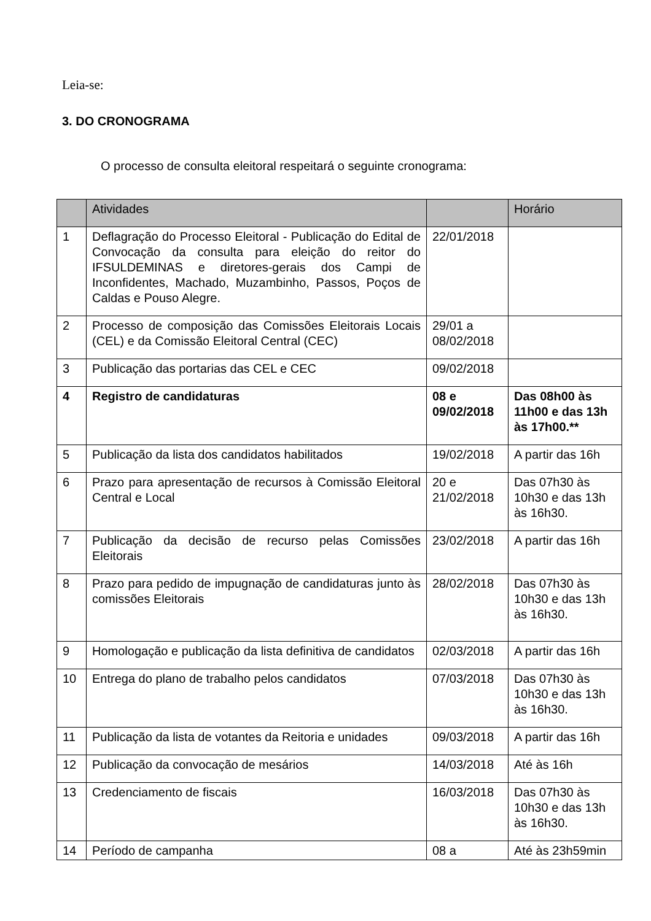Leia-se:
3. DO CRONOGRAMA
O processo de consulta eleitoral respeitará o seguinte cronograma:
| | Atividades | | Horário |
| --- | --- | --- | --- |
| 1 | Deflagração do Processo Eleitoral - Publicação do Edital de Convocação da consulta para eleição do reitor do IFSULDEMINAS e diretores-gerais dos Campi de Inconfidentes, Machado, Muzambinho, Passos, Poços de Caldas e Pouso Alegre. | 22/01/2018 | |
| 2 | Processo de composição das Comissões Eleitorais Locais (CEL) e da Comissão Eleitoral Central (CEC) | 29/01 a 08/02/2018 | |
| 3 | Publicação das portarias das CEL e CEC | 09/02/2018 | |
| 4 | Registro de candidaturas | 08 e 09/02/2018 | Das 08h00 às 11h00 e das 13h às 17h00.** |
| 5 | Publicação da lista dos candidatos habilitados | 19/02/2018 | A partir das 16h |
| 6 | Prazo para apresentação de recursos à Comissão Eleitoral Central e Local | 20 e 21/02/2018 | Das 07h30 às 10h30 e das 13h às 16h30. |
| 7 | Publicação da decisão de recurso pelas Comissões Eleitorais | 23/02/2018 | A partir das 16h |
| 8 | Prazo para pedido de impugnação de candidaturas junto às comissões Eleitorais | 28/02/2018 | Das 07h30 às 10h30 e das 13h às 16h30. |
| 9 | Homologação e publicação da lista definitiva de candidatos | 02/03/2018 | A partir das 16h |
| 10 | Entrega do plano de trabalho pelos candidatos | 07/03/2018 | Das 07h30 às 10h30 e das 13h às 16h30. |
| 11 | Publicação da lista de votantes da Reitoria e unidades | 09/03/2018 | A partir das 16h |
| 12 | Publicação da convocação de mesários | 14/03/2018 | Até às 16h |
| 13 | Credenciamento de fiscais | 16/03/2018 | Das 07h30 às 10h30 e das 13h às 16h30. |
| 14 | Período de campanha | 08 a | Até às 23h59min |